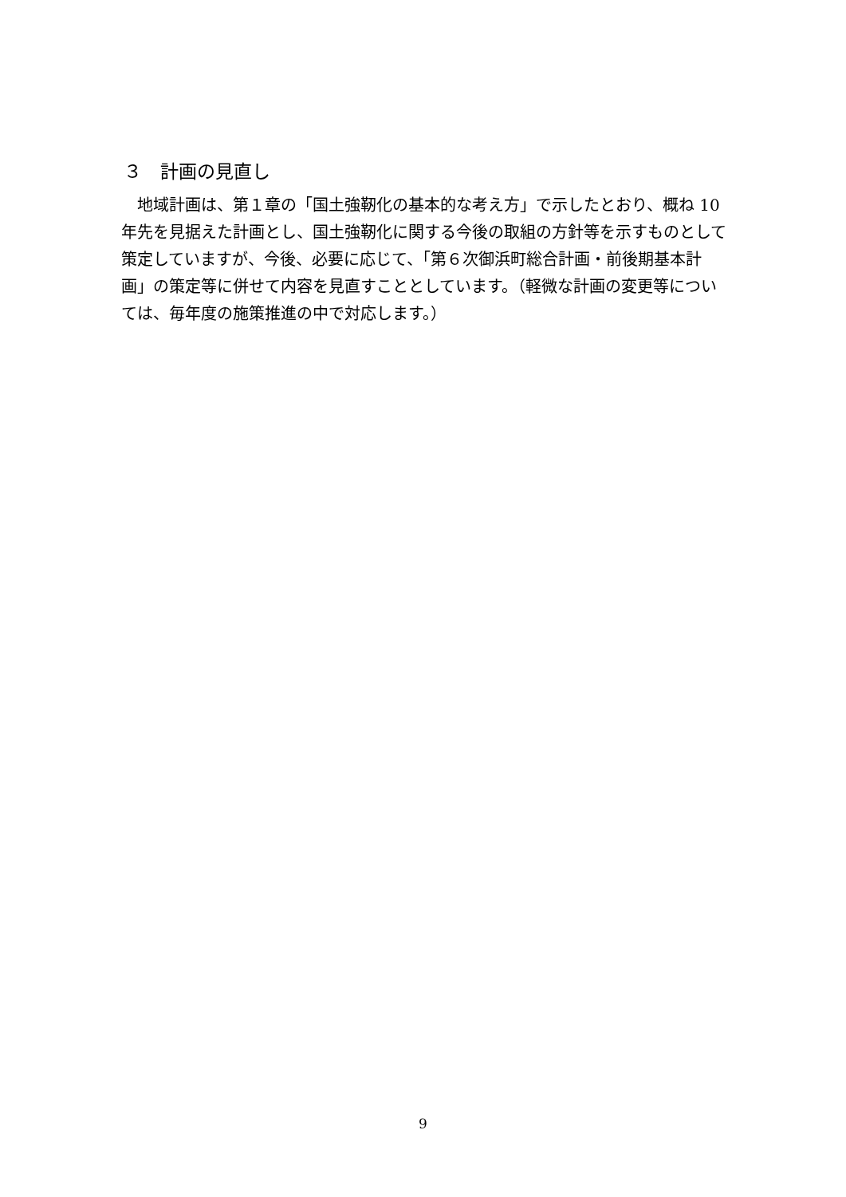３　計画の見直し
地域計画は、第１章の「国土強靭化の基本的な考え方」で示したとおり、概ね 10 年先を見据えた計画とし、国土強靭化に関する今後の取組の方針等を示すものとして策定していますが、今後、必要に応じて、「第６次御浜町総合計画・前後期基本計画」の策定等に併せて内容を見直すこととしています。（軽微な計画の変更等については、毎年度の施策推進の中で対応します。）
9